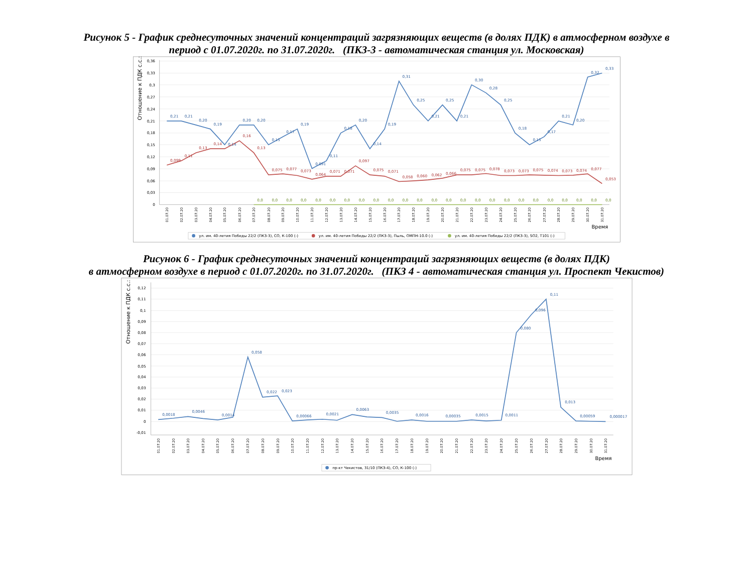Рисунок 5 - График среднесуточных значений концентраций загрязняющих веществ (в долях ПДК) в атмосферном воздухе в
период с 01.07.2020г. по 31.07.2020г. (ПКЗ-3 - автоматическая станция ул. Московская)
0,36
0,33
0,3
0,27
0,24
0,21
0,18
0,15
0,12
0,09
0,06
0,03
0
Отношение к ПДК с.с.:
0,21
0,21
0,20
0,19
0,14
0,20
0,20
0,15
0,17
0,19
0,091
0,11
0,18
0,20
0,14
0,19
0,31
0,25
0,21
0,25
0,21
0,30
0,28
0,25
0,18
0,15
0,17
0,21
0,20
0,32
0,33
0,099
0,11
0,13
0,14
0,16
0,13
0,075
0,077
0,073
0,064
0,071
0,071
0,097
0,075
0,071
0,058
0,060
0,062
0,066
0,075
0,075
0,078
0,073
0,073
0,075
0,074
0,073
0,074
0,077
0,053
0,0
0,0
0,0
0,0
0,0
0,0
0,0
0,0
0,0
0,0
0,0
0,0
0,0
0,0
0,0
0,0
0,0
0,0
0,0
0,0
0,0
0,0
0,0
0,0
0,0
01.07.20
02.07.20
03.07.20
04.07.20
05.07.20
06.07.20
07.07.20
08.07.20
09.07.20
10.07.20
11.07.20
12.07.20
13.07.20
14.07.20
15.07.20
16.07.20
17.07.20
18.07.20
19.07.20
20.07.20
21.07.20
22.07.20
23.07.20
24.07.20
25.07.20
26.07.20
27.07.20
28.07.20
29.07.20
30.07.20
31.07.20
Время
ул. им. 40-летия Победы 22/2 (ПКЗ-3), CO, К-100 (-)
ул. им. 40-летия Победы 22/2 (ПКЗ-3), Пыль, ОМПН-10.0 (-)
ул. им. 40-летия Победы 22/2 (ПКЗ-3), SO2, T101 (-)
Рисунок 6 - График среднесуточных значений концентраций загрязняющих веществ (в долях ПДК)
в атмосферном воздухе в период с 01.07.2020г. по 31.07.2020г. (ПКЗ 4 - автоматическая станция ул. Проспект Чекистов)
0,12
0,11
0,1
0,09
0,08
0,07
0,06
0,05
0,04
0,03
0,02
0,01
0
-0,01
Отношение к ПДК с.с.:
0,0018
0,0046
0,0014
0,058
0,022
0,023
0,00066
0,0021
0,0063
0,0035
0,0016
0,00035
0,0015
0,0011
0,080
0,096
0,11
0,013
0,00059
0,000017
01.07.20
02.07.20
03.07.20
04.07.20
05.07.20
06.07.20
07.07.20
08.07.20
09.07.20
10.07.20
11.07.20
12.07.20
13.07.20
14.07.20
15.07.20
16.07.20
17.07.20
18.07.20
19.07.20
20.07.20
21.07.20
22.07.20
23.07.20
24.07.20
25.07.20
26.07.20
27.07.20
28.07.20
29.07.20
30.07.20
31.07.20
Время
пр-кт Чекистов, 31/10 (ПКЗ-4), CO, К-100 (-)